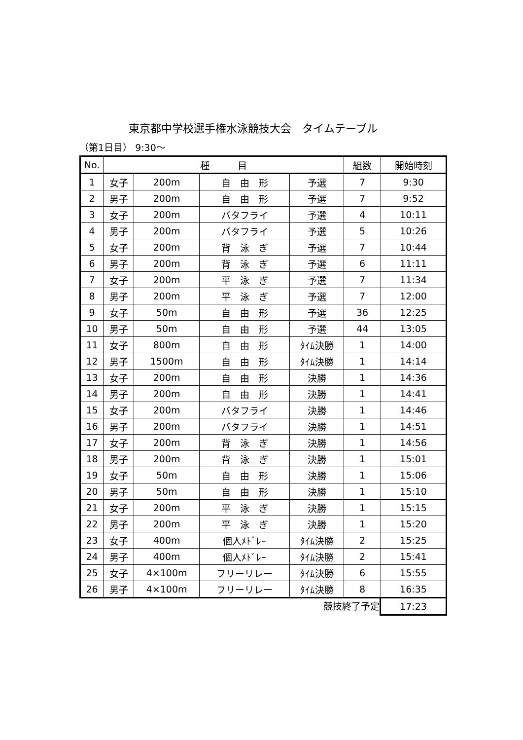東京都中学校選手権水泳競技大会　タイムテーブル
（第1日目） 9:30～
| No. | 種 目 | | | | 組数 | 開始時刻 |
| --- | --- | --- | --- | --- | --- | --- |
| 1 | 女子 | 200m | 自 由 形 | 予選 | 7 | 9:30 |
| 2 | 男子 | 200m | 自 由 形 | 予選 | 7 | 9:52 |
| 3 | 女子 | 200m | バタフライ | 予選 | 4 | 10:11 |
| 4 | 男子 | 200m | バタフライ | 予選 | 5 | 10:26 |
| 5 | 女子 | 200m | 背 泳 ぎ | 予選 | 7 | 10:44 |
| 6 | 男子 | 200m | 背 泳 ぎ | 予選 | 6 | 11:11 |
| 7 | 女子 | 200m | 平 泳 ぎ | 予選 | 7 | 11:34 |
| 8 | 男子 | 200m | 平 泳 ぎ | 予選 | 7 | 12:00 |
| 9 | 女子 | 50m | 自 由 形 | 予選 | 36 | 12:25 |
| 10 | 男子 | 50m | 自 由 形 | 予選 | 44 | 13:05 |
| 11 | 女子 | 800m | 自 由 形 | ﾀｲﾑ決勝 | 1 | 14:00 |
| 12 | 男子 | 1500m | 自 由 形 | ﾀｲﾑ決勝 | 1 | 14:14 |
| 13 | 女子 | 200m | 自 由 形 | 決勝 | 1 | 14:36 |
| 14 | 男子 | 200m | 自 由 形 | 決勝 | 1 | 14:41 |
| 15 | 女子 | 200m | バタフライ | 決勝 | 1 | 14:46 |
| 16 | 男子 | 200m | バタフライ | 決勝 | 1 | 14:51 |
| 17 | 女子 | 200m | 背 泳 ぎ | 決勝 | 1 | 14:56 |
| 18 | 男子 | 200m | 背 泳 ぎ | 決勝 | 1 | 15:01 |
| 19 | 女子 | 50m | 自 由 形 | 決勝 | 1 | 15:06 |
| 20 | 男子 | 50m | 自 由 形 | 決勝 | 1 | 15:10 |
| 21 | 女子 | 200m | 平 泳 ぎ | 決勝 | 1 | 15:15 |
| 22 | 男子 | 200m | 平 泳 ぎ | 決勝 | 1 | 15:20 |
| 23 | 女子 | 400m | 個人ﾒﾄﾞﾚｰ | ﾀｲﾑ決勝 | 2 | 15:25 |
| 24 | 男子 | 400m | 個人ﾒﾄﾞﾚｰ | ﾀｲﾑ決勝 | 2 | 15:41 |
| 25 | 女子 | 4×100m | フリーリレー | ﾀｲﾑ決勝 | 6 | 15:55 |
| 26 | 男子 | 4×100m | フリーリレー | ﾀｲﾑ決勝 | 8 | 16:35 |
競技終了予定 17:23